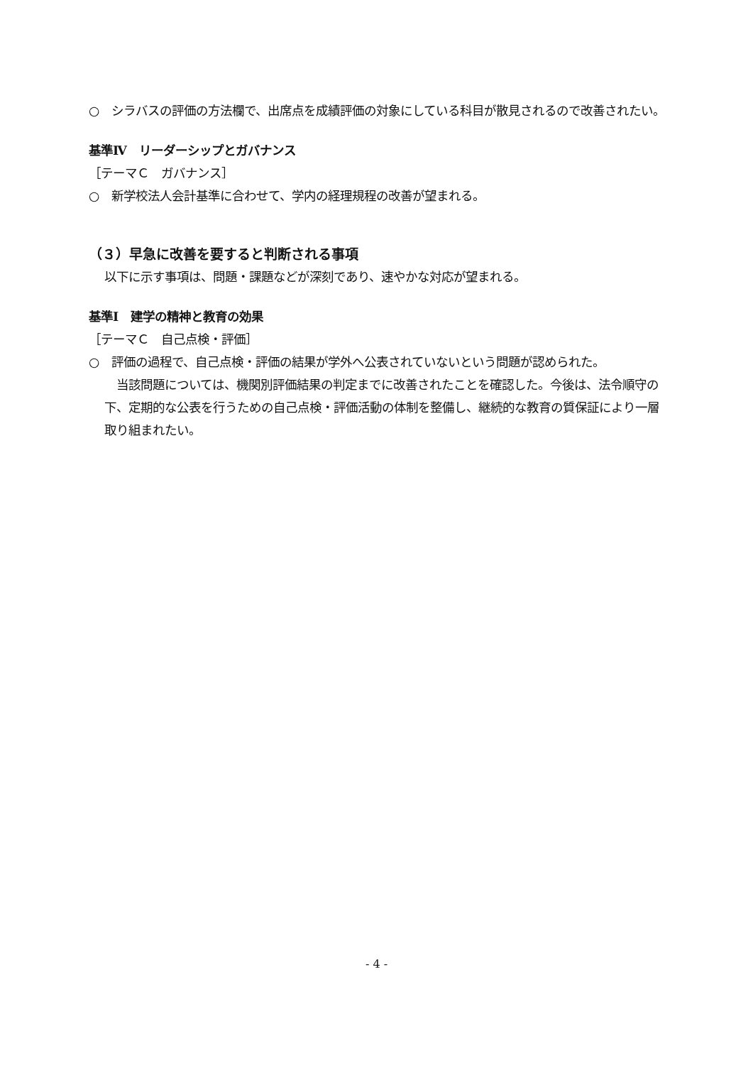○　シラバスの評価の方法欄で、出席点を成績評価の対象にしている科目が散見されるので改善されたい。
基準Ⅳ　リーダーシップとガバナンス
［テーマＣ　ガバナンス］
○　新学校法人会計基準に合わせて、学内の経理規程の改善が望まれる。
（３）早急に改善を要すると判断される事項
以下に示す事項は、問題・課題などが深刻であり、速やかな対応が望まれる。
基準Ⅰ　建学の精神と教育の効果
［テーマＣ　自己点検・評価］
○　評価の過程で、自己点検・評価の結果が学外へ公表されていないという問題が認められた。
　当該問題については、機関別評価結果の判定までに改善されたことを確認した。今後は、法令順守の下、定期的な公表を行うための自己点検・評価活動の体制を整備し、継続的な教育の質保証により一層取り組まれたい。
- 4 -